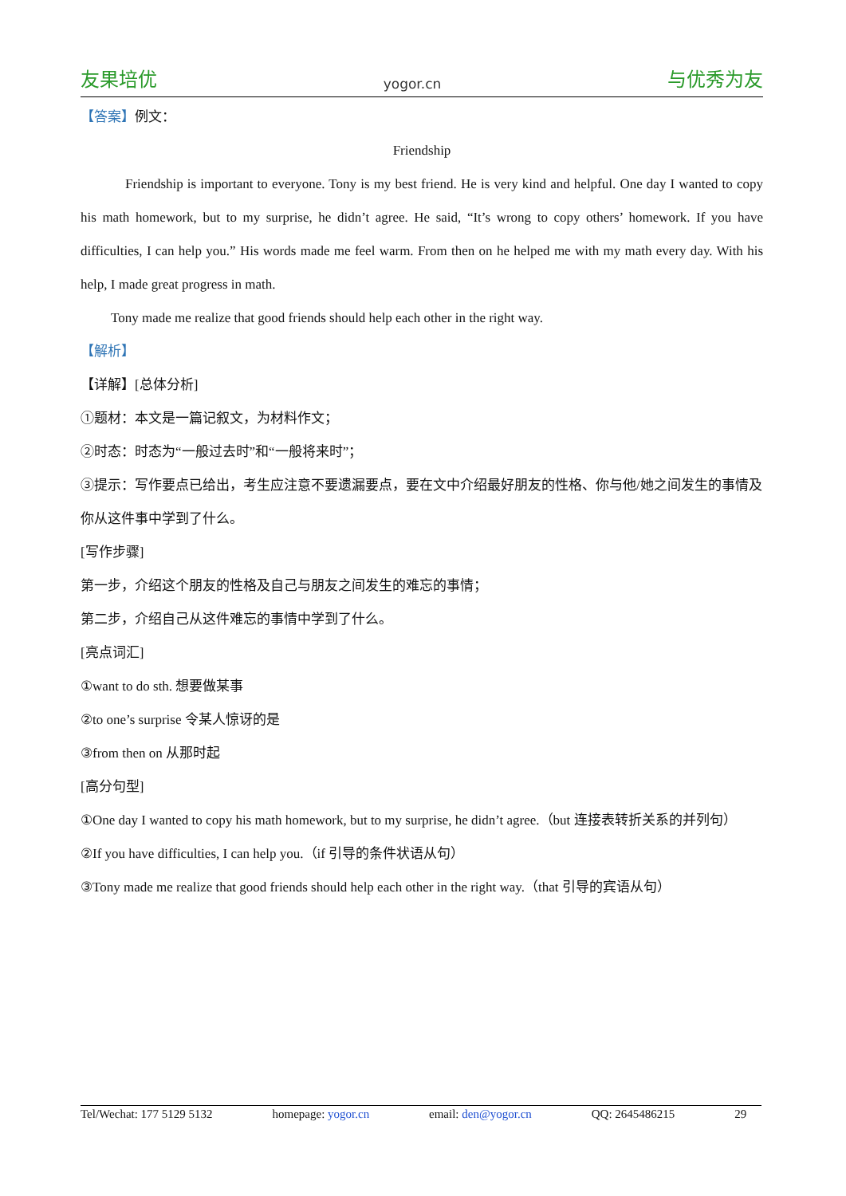友果培优 yogor.cn 与优秀为友
【答案】例文：
Friendship
Friendship is important to everyone. Tony is my best friend. He is very kind and helpful. One day I wanted to copy his math homework, but to my surprise, he didn’t agree. He said, “It’s wrong to copy others’ homework. If you have difficulties, I can help you.” His words made me feel warm. From then on he helped me with my math every day. With his help, I made great progress in math.
Tony made me realize that good friends should help each other in the right way.
【解析】
【详解】[总体分析]
①题材：本文是一篇记叙文，为材料作文；
②时态：时态为“一般过去时”和“一般将来时”；
③提示：写作要点已给出，考生应注意不要遗漏要点，要在文中介绍最好朋友的性格、你与他/她之间发生的事情及你从这件事中学到了什么。
[写作步骤]
第一步，介绍这个朋友的性格及自己与朋友之间发生的难忘的事情；
第二步，介绍自己从这件难忘的事情中学到了什么。
[亮点词汇]
①want to do sth. 想要做某事
②to one’s surprise 令某人惊讶的是
③from then on 从那时起
[高分句型]
①One day I wanted to copy his math homework, but to my surprise, he didn’t agree.（but 连接表转折关系的并列句）
②If you have difficulties, I can help you.（if 引导的条件状语从句）
③Tony made me realize that good friends should help each other in the right way.（that 引导的宾语从句）
Tel/Wechat: 177 5129 5132 homepage: yogor.cn email: den@yogor.cn QQ: 2645486215 29